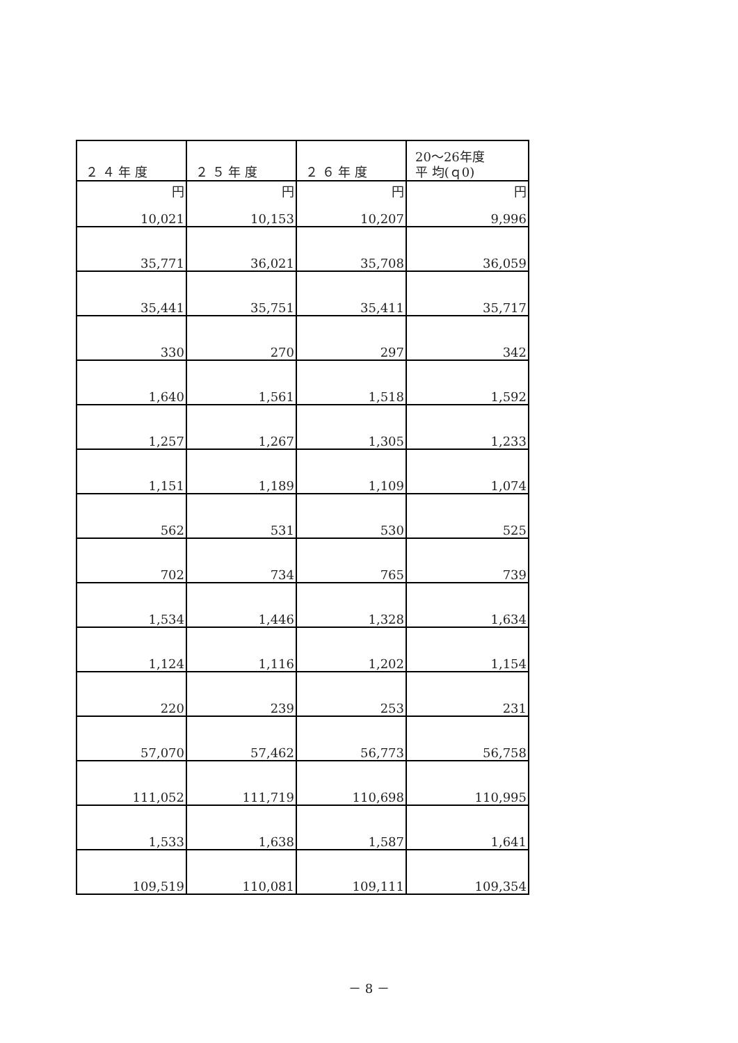| ２ ４ 年 度 | ２ ５ 年 度 | ２ ６ 年 度 | 20～26年度 平 均(ｑ0) |
| --- | --- | --- | --- |
| 円 | 円 | 円 | 円 |
| 10,021 | 10,153 | 10,207 | 9,996 |
| 35,771 | 36,021 | 35,708 | 36,059 |
| 35,441 | 35,751 | 35,411 | 35,717 |
| 330 | 270 | 297 | 342 |
| 1,640 | 1,561 | 1,518 | 1,592 |
| 1,257 | 1,267 | 1,305 | 1,233 |
| 1,151 | 1,189 | 1,109 | 1,074 |
| 562 | 531 | 530 | 525 |
| 702 | 734 | 765 | 739 |
| 1,534 | 1,446 | 1,328 | 1,634 |
| 1,124 | 1,116 | 1,202 | 1,154 |
| 220 | 239 | 253 | 231 |
| 57,070 | 57,462 | 56,773 | 56,758 |
| 111,052 | 111,719 | 110,698 | 110,995 |
| 1,533 | 1,638 | 1,587 | 1,641 |
| 109,519 | 110,081 | 109,111 | 109,354 |
－ 8 －